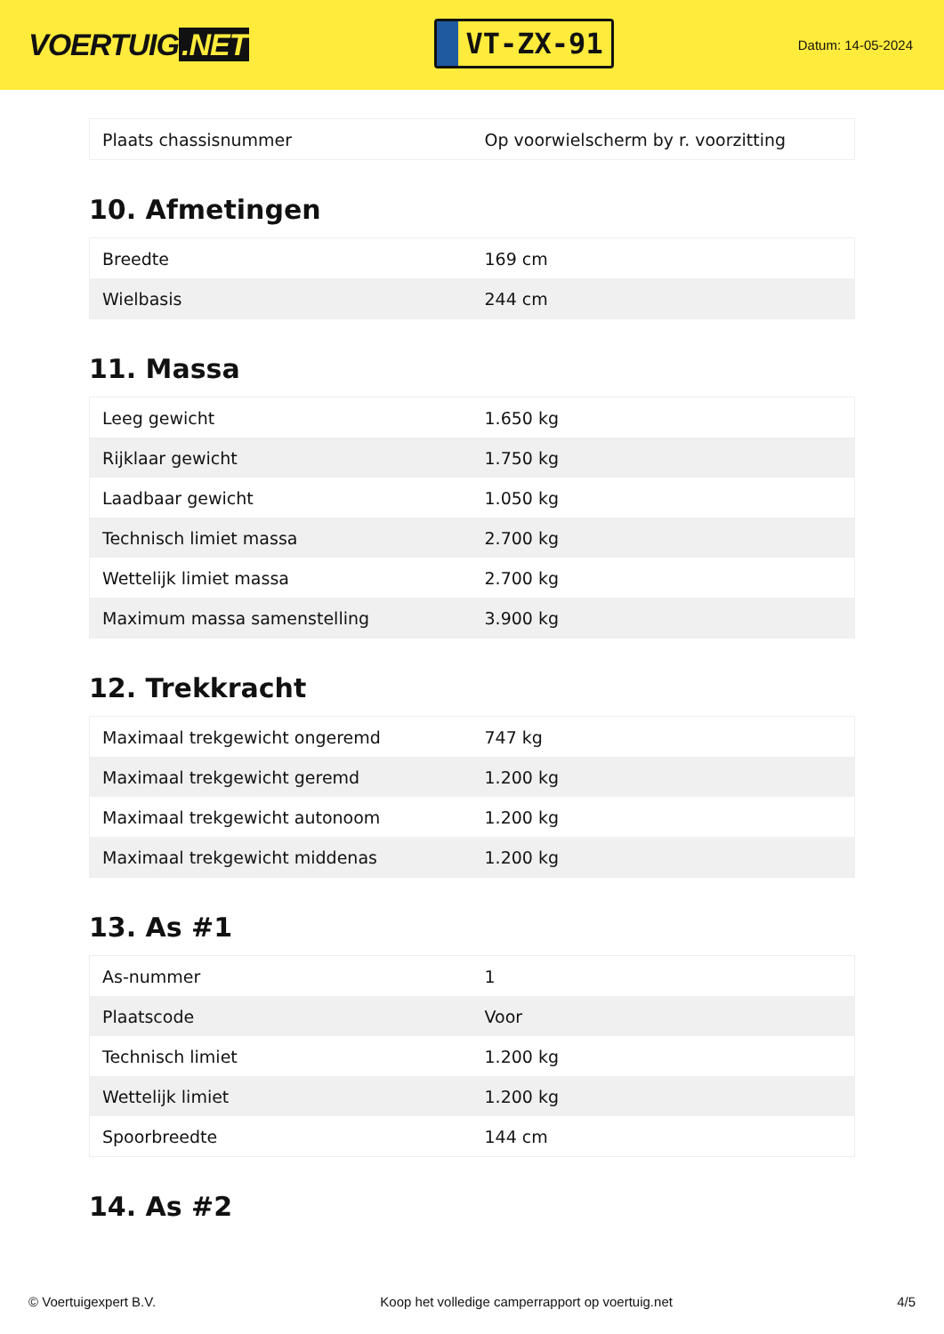VOERTUIG.NET
VT-ZX-91
Datum: 14-05-2024
| Plaats chassisnummer | Op voorwielscherm by r. voorzitting |
10. Afmetingen
| Breedte | 169 cm |
| Wielbasis | 244 cm |
11. Massa
| Leeg gewicht | 1.650 kg |
| Rijklaar gewicht | 1.750 kg |
| Laadbaar gewicht | 1.050 kg |
| Technisch limiet massa | 2.700 kg |
| Wettelijk limiet massa | 2.700 kg |
| Maximum massa samenstelling | 3.900 kg |
12. Trekkracht
| Maximaal trekgewicht ongeremd | 747 kg |
| Maximaal trekgewicht geremd | 1.200 kg |
| Maximaal trekgewicht autonoom | 1.200 kg |
| Maximaal trekgewicht middenas | 1.200 kg |
13. As #1
| As-nummer | 1 |
| Plaatscode | Voor |
| Technisch limiet | 1.200 kg |
| Wettelijk limiet | 1.200 kg |
| Spoorbreedte | 144 cm |
14. As #2
© Voertuigexpert B.V. Koop het volledige camperrapport op voertuig.net 4/5